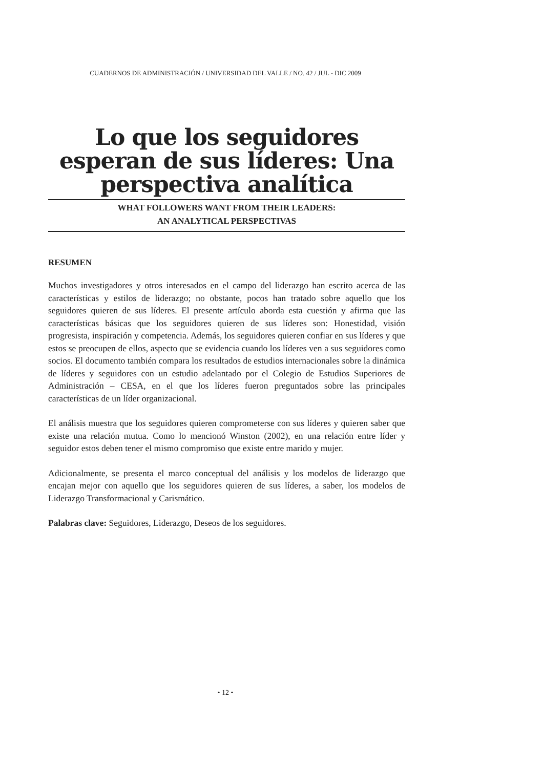CUADERNOS DE ADMINISTRACIÓN / UNIVERSIDAD DEL VALLE / NO. 42 / JUL - DIC 2009
Lo que los seguidores esperan de sus líderes: Una perspectiva analítica
WHAT FOLLOWERS WANT FROM THEIR LEADERS:
AN ANALYTICAL PERSPECTIVAS
RESUMEN
Muchos investigadores y otros interesados en el campo del liderazgo han escrito acerca de las características y estilos de liderazgo; no obstante, pocos han tratado sobre aquello que los seguidores quieren de sus líderes. El presente artículo aborda esta cuestión y afirma que las características básicas que los seguidores quieren de sus líderes son: Honestidad, visión progresista, inspiración y competencia. Además, los seguidores quieren confiar en sus líderes y que estos se preocupen de ellos, aspecto que se evidencia cuando los líderes ven a sus seguidores como socios. El documento también compara los resultados de estudios internacionales sobre la dinámica de líderes y seguidores con un estudio adelantado por el Colegio de Estudios Superiores de Administración – CESA, en el que los líderes fueron preguntados sobre las principales características de un líder organizacional.
El análisis muestra que los seguidores quieren comprometerse con sus líderes y quieren saber que existe una relación mutua. Como lo mencionó Winston (2002), en una relación entre líder y seguidor estos deben tener el mismo compromiso que existe entre marido y mujer.
Adicionalmente, se presenta el marco conceptual del análisis y los modelos de liderazgo que encajan mejor con aquello que los seguidores quieren de sus líderes, a saber, los modelos de Liderazgo Transformacional y Carismático.
Palabras clave: Seguidores, Liderazgo, Deseos de los seguidores.
• 12 •